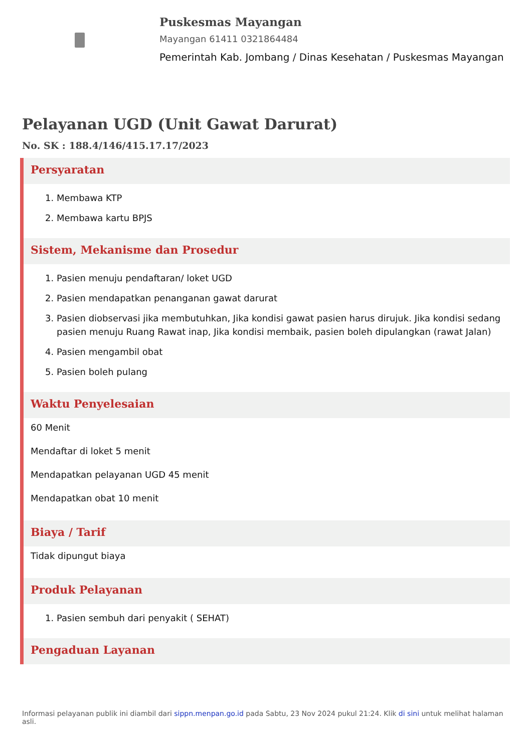Puskesmas Mayangan
Mayangan 61411 0321864484
Pemerintah Kab. Jombang / Dinas Kesehatan / Puskesmas Mayangan
Pelayanan UGD (Unit Gawat Darurat)
No. SK : 188.4/146/415.17.17/2023
Persyaratan
1. Membawa KTP
2. Membawa kartu BPJS
Sistem, Mekanisme dan Prosedur
1. Pasien menuju pendaftaran/ loket UGD
2. Pasien mendapatkan penanganan gawat darurat
3. Pasien diobservasi jika membutuhkan, Jika kondisi gawat pasien harus dirujuk. Jika kondisi sedang pasien menuju Ruang Rawat inap, Jika kondisi membaik, pasien boleh dipulangkan (rawat Jalan)
4. Pasien mengambil obat
5. Pasien boleh pulang
Waktu Penyelesaian
60 Menit
Mendaftar di loket 5 menit
Mendapatkan pelayanan UGD 45 menit
Mendapatkan obat 10 menit
Biaya / Tarif
Tidak dipungut biaya
Produk Pelayanan
1. Pasien sembuh dari penyakit ( SEHAT)
Pengaduan Layanan
Informasi pelayanan publik ini diambil dari sippn.menpan.go.id pada Sabtu, 23 Nov 2024 pukul 21:24. Klik di sini untuk melihat halaman asli.